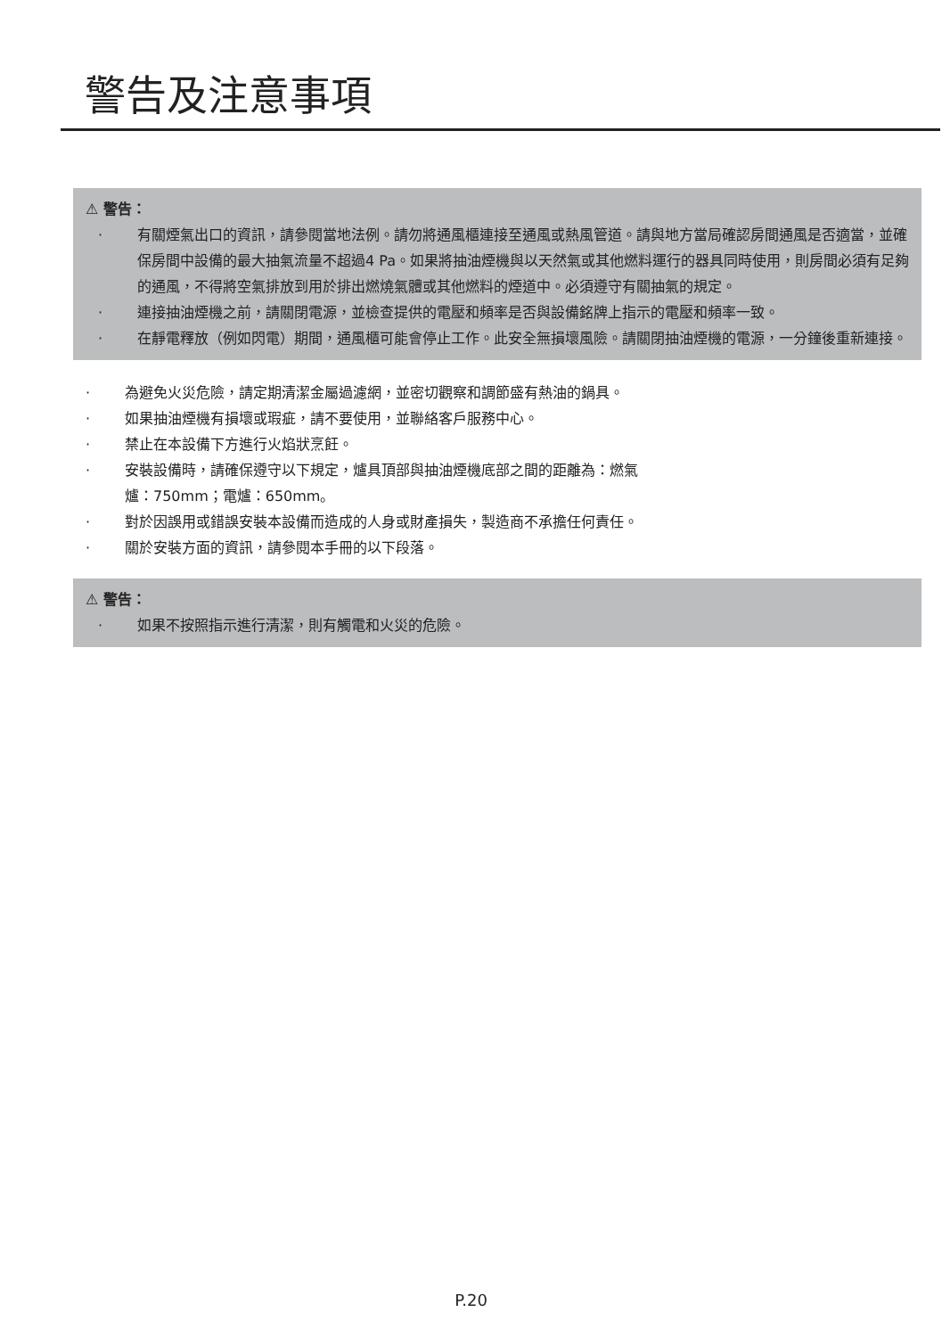警告及注意事項
⚠ 警告：
· 有關煙氣出口的資訊，請參閱當地法例。請勿將通風櫃連接至通風或熱風管道。請與地方當局確認房間通風是否適當，並確保房間中設備的最大抽氣流量不超過4 Pa。如果將抽油煙機與以天然氣或其他燃料運行的器具同時使用，則房間必須有足夠的通風，不得將空氣排放到用於排出燃燒氣體或其他燃料的煙道中。必須遵守有關抽氣的規定。
· 連接抽油煙機之前，請關閉電源，並檢查提供的電壓和頻率是否與設備銘牌上指示的電壓和頻率一致。
· 在靜電釋放（例如閃電）期間，通風櫃可能會停止工作。此安全無損壞風險。請關閉抽油煙機的電源，一分鐘後重新連接。
· 為避免火災危險，請定期清潔金屬過濾網，並密切觀察和調節盛有熱油的鍋具。
· 如果抽油煙機有損壞或瑕疵，請不要使用，並聯絡客戶服務中心。
· 禁止在本設備下方進行火焰狀烹飪。
· 安裝設備時，請確保遵守以下規定，爐具頂部與抽油煙機底部之間的距離為：燃氣
爐：750mm；電爐：650mm。
· 對於因誤用或錯誤安裝本設備而造成的人身或財產損失，製造商不承擔任何責任。
· 關於安裝方面的資訊，請參閱本手冊的以下段落。
⚠ 警告：
· 如果不按照指示進行清潔，則有觸電和火災的危險。
P.20